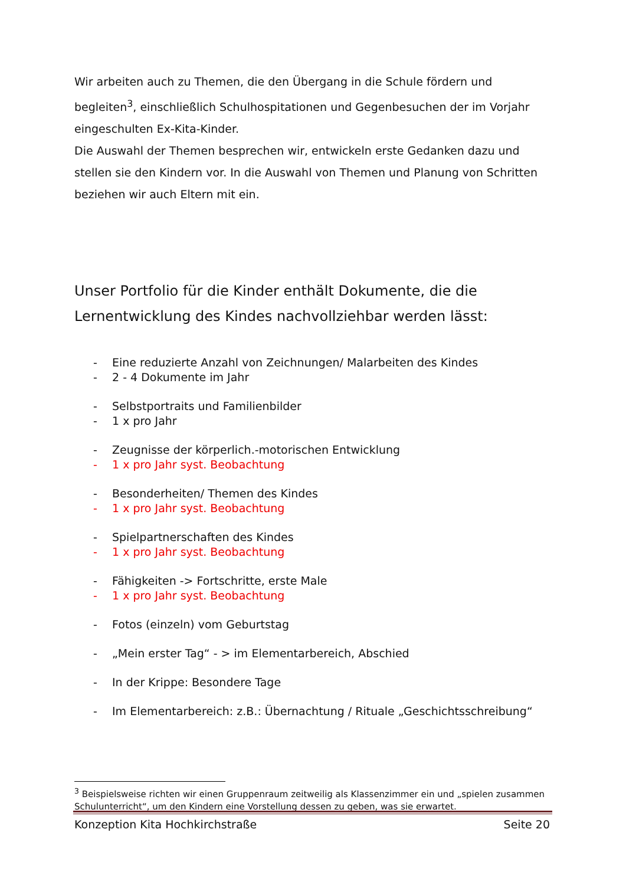Wir arbeiten auch zu Themen, die den Übergang in die Schule fördern und begleiten<sup>3</sup>, einschließlich Schulhospitationen und Gegenbesuchen der im Vorjahr eingeschulten Ex-Kita-Kinder.
Die Auswahl der Themen besprechen wir, entwickeln erste Gedanken dazu und stellen sie den Kindern vor. In die Auswahl von Themen und Planung von Schritten beziehen wir auch Eltern mit ein.
Unser Portfolio für die Kinder enthält Dokumente, die die Lernentwicklung des Kindes nachvollziehbar werden lässt:
- Eine reduzierte Anzahl von Zeichnungen/ Malarbeiten des Kindes
- 2 - 4 Dokumente im Jahr
- Selbstportraits und Familienbilder
- 1 x pro Jahr
- Zeugnisse der körperlich.-motorischen Entwicklung
- 1 x pro Jahr syst. Beobachtung
- Besonderheiten/ Themen des Kindes
- 1 x pro Jahr syst. Beobachtung
- Spielpartnerschaften des Kindes
- 1 x pro Jahr syst. Beobachtung
- Fähigkeiten -> Fortschritte, erste Male
- 1 x pro Jahr syst. Beobachtung
- Fotos (einzeln) vom Geburtstag
- „Mein erster Tag“ - > im Elementarbereich, Abschied
- In der Krippe: Besondere Tage
- Im Elementarbereich: z.B.: Übernachtung / Rituale „Geschichtsschreibung“
<sup>3</sup> Beispielsweise richten wir einen Gruppenraum zeitweilig als Klassenzimmer ein und „spielen zusammen Schulunterricht“, um den Kindern eine Vorstellung dessen zu geben, was sie erwartet.
Konzeption Kita Hochkirchstraße Seite 20